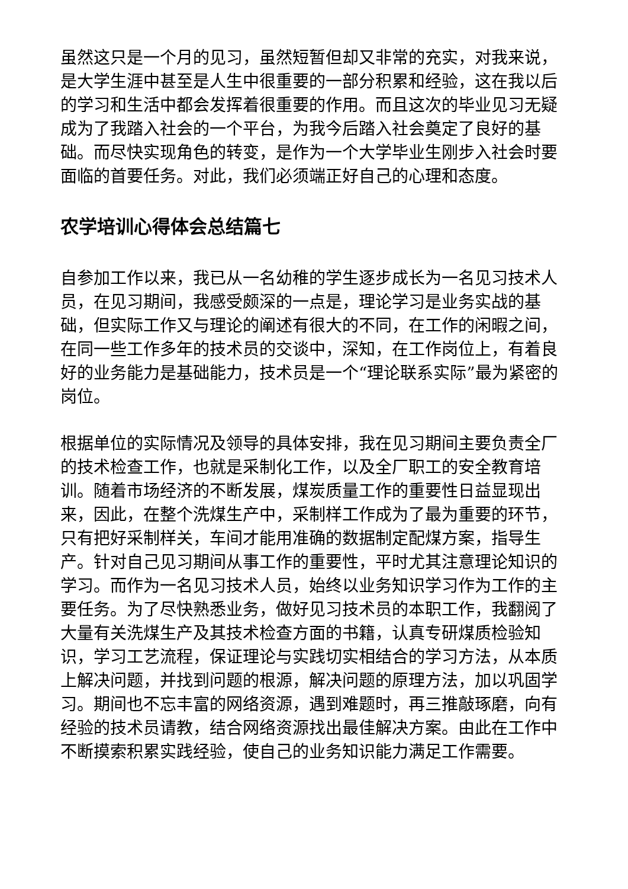虽然这只是一个月的见习，虽然短暂但却又非常的充实，对我来说，是大学生涯中甚至是人生中很重要的一部分积累和经验，这在我以后的学习和生活中都会发挥着很重要的作用。而且这次的毕业见习无疑成为了我踏入社会的一个平台，为我今后踏入社会奠定了良好的基础。而尽快实现角色的转变，是作为一个大学毕业生刚步入社会时要面临的首要任务。对此，我们必须端正好自己的心理和态度。
农学培训心得体会总结篇七
自参加工作以来，我已从一名幼稚的学生逐步成长为一名见习技术人员，在见习期间，我感受颇深的一点是，理论学习是业务实战的基础，但实际工作又与理论的阐述有很大的不同，在工作的闲暇之间，在同一些工作多年的技术员的交谈中，深知，在工作岗位上，有着良好的业务能力是基础能力，技术员是一个“理论联系实际”最为紧密的岗位。
根据单位的实际情况及领导的具体安排，我在见习期间主要负责全厂的技术检查工作，也就是采制化工作，以及全厂职工的安全教育培训。随着市场经济的不断发展，煤炭质量工作的重要性日益显现出来，因此，在整个洗煤生产中，采制样工作成为了最为重要的环节，只有把好采制样关，车间才能用准确的数据制定配煤方案，指导生产。针对自己见习期间从事工作的重要性，平时尤其注意理论知识的学习。而作为一名见习技术人员，始终以业务知识学习作为工作的主要任务。为了尽快熟悉业务，做好见习技术员的本职工作，我翻阅了大量有关洗煤生产及其技术检查方面的书籍，认真专研煤质检验知识，学习工艺流程，保证理论与实践切实相结合的学习方法，从本质上解决问题，并找到问题的根源，解决问题的原理方法，加以巩固学习。期间也不忘丰富的网络资源，遇到难题时，再三推敲琢磨，向有经验的技术员请教，结合网络资源找出最佳解决方案。由此在工作中不断摸索积累实践经验，使自己的业务知识能力满足工作需要。